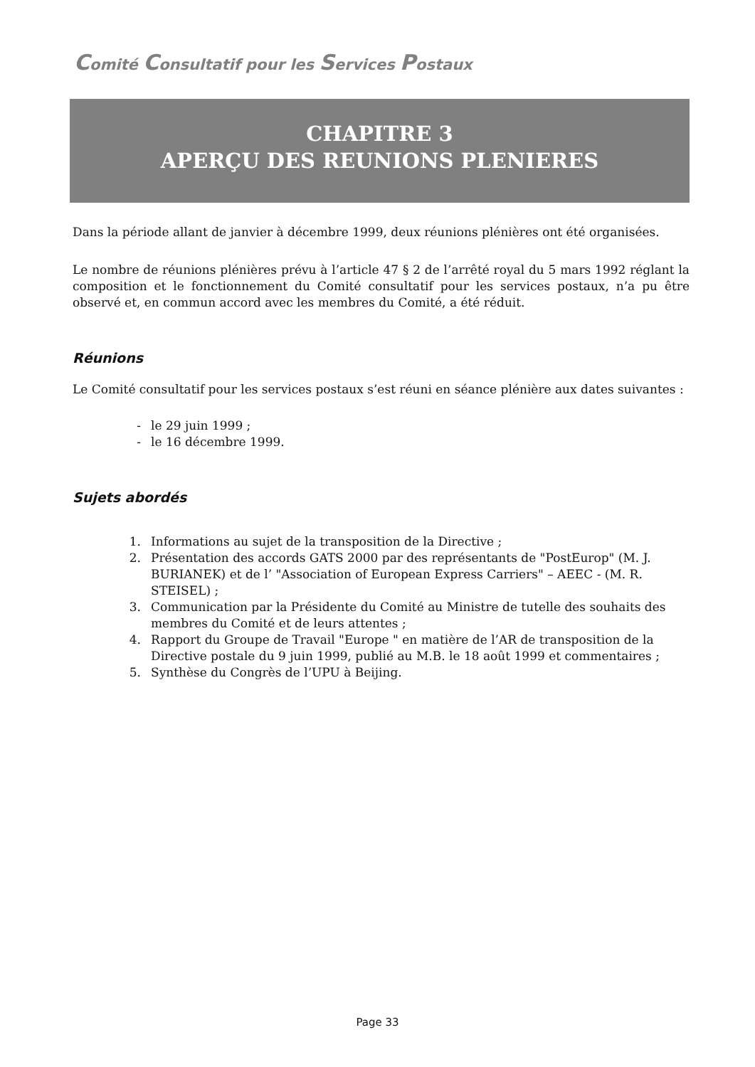Comité Consultatif pour les Services Postaux
CHAPITRE 3
APERÇU DES REUNIONS PLENIERES
Dans la période allant de janvier à décembre 1999, deux réunions plénières ont été organisées.
Le nombre de réunions plénières prévu à l’article 47 § 2 de l’arrêté royal du 5 mars 1992 réglant la composition et le fonctionnement du Comité consultatif pour les services postaux, n’a pu être observé et, en commun accord avec les membres du Comité, a été réduit.
Réunions
Le Comité consultatif pour les services postaux s’est réuni en séance plénière aux dates suivantes :
- le 29 juin 1999 ;
- le 16 décembre 1999.
Sujets abordés
1. Informations au sujet de la transposition de la Directive ;
2. Présentation des accords GATS 2000 par des représentants de "PostEurop" (M. J. BURIANEK) et de l’ "Association of European Express Carriers" – AEEC - (M. R. STEISEL) ;
3. Communication par la Présidente du Comité au Ministre de tutelle des souhaits des membres du Comité et de leurs attentes ;
4. Rapport du Groupe de Travail "Europe " en matière de l’AR de transposition de la Directive postale du 9 juin 1999, publié au M.B. le 18 août 1999 et commentaires ;
5. Synthèse du Congrès de l’UPU à Beijing.
Page 33